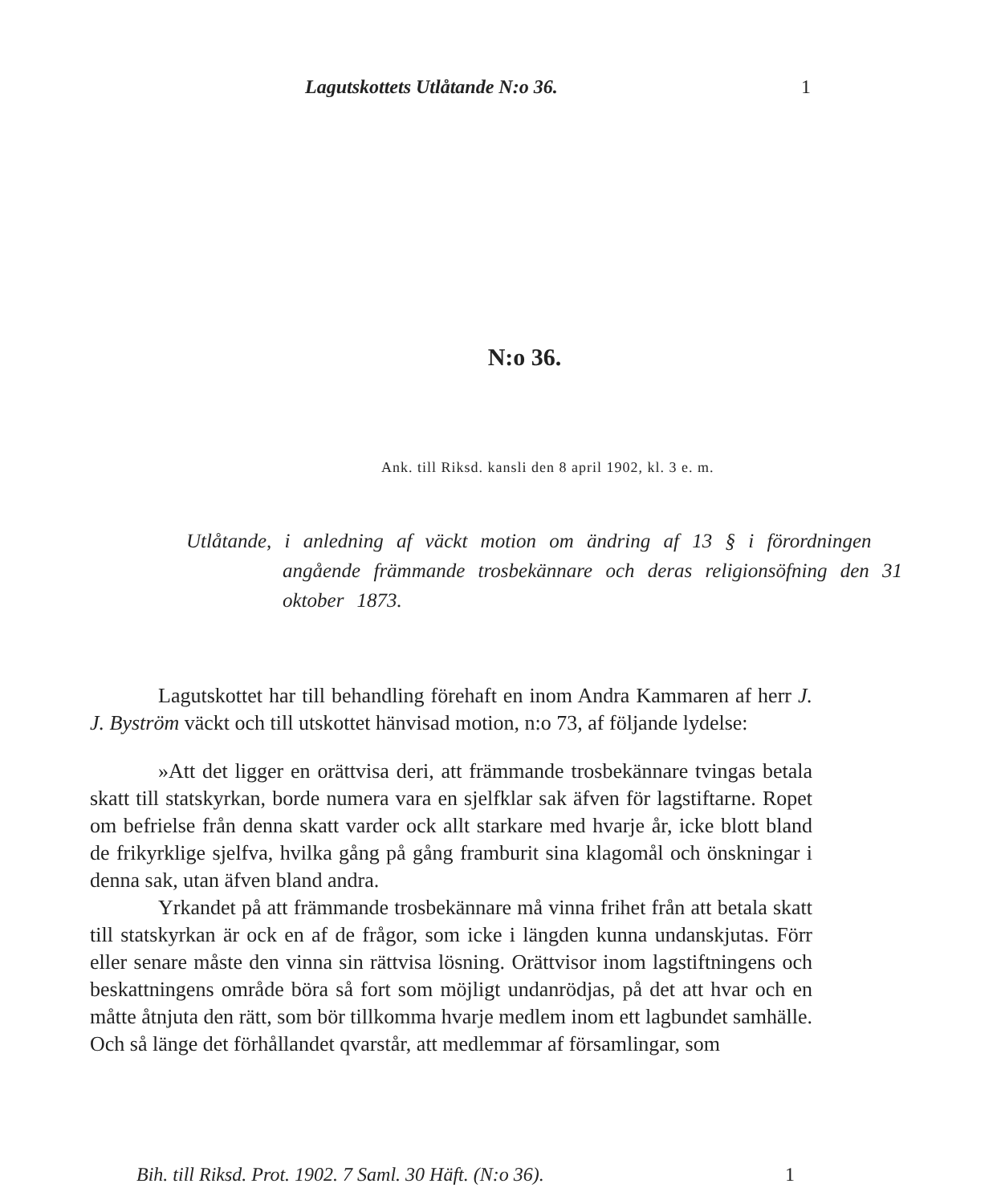Lagutskottets Utlåtande N:o 36. 1
N:o 36.
Ank. till Riksd. kansli den 8 april 1902, kl. 3 e. m.
Utlåtande, i anledning af väckt motion om ändring af 13 § i förordningen angående främmande trosbekännare och deras religionsöfning den 31 oktober 1873.
Lagutskottet har till behandling förehaft en inom Andra Kammaren af herr J. J. Byström väckt och till utskottet hänvisad motion, n:o 73, af följande lydelse:
»Att det ligger en orättvisa deri, att främmande trosbekännare tvingas betala skatt till statskyrkan, borde numera vara en sjelfklar sak äfven för lagstiftarne. Ropet om befrielse från denna skatt varder ock allt starkare med hvarje år, icke blott bland de frikyrklige sjelfva, hvilka gång på gång framburit sina klagomål och önskningar i denna sak, utan äfven bland andra.
Yrkandet på att främmande trosbekännare må vinna frihet från att betala skatt till statskyrkan är ock en af de frågor, som icke i längden kunna undanskjutas. Förr eller senare måste den vinna sin rättvisa lösning. Orättvisor inom lagstiftningens och beskattningens område böra så fort som möjligt undanrödjas, på det att hvar och en måtte åtnjuta den rätt, som bör tillkomma hvarje medlem inom ett lagbundet samhälle. Och så länge det förhållandet qvarstår, att medlemmar af församlingar, som
Bih. till Riksd. Prot. 1902. 7 Saml. 30 Häft. (N:o 36). 1